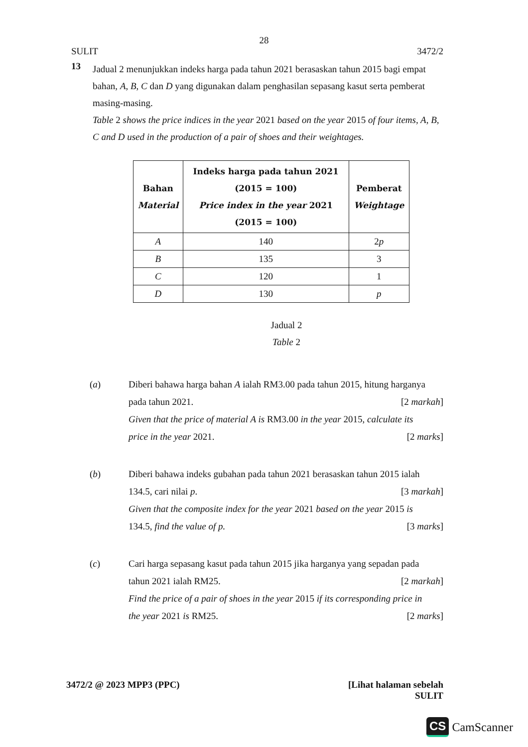28
SULIT 3472/2
13
Jadual 2 menunjukkan indeks harga pada tahun 2021 berasaskan tahun 2015 bagi empat bahan, A, B, C dan D yang digunakan dalam penghasilan sepasang kasut serta pemberat masing-masing.
Table 2 shows the price indices in the year 2021 based on the year 2015 of four items, A, B, C and D used in the production of a pair of shoes and their weightages.
| Bahan Material | Indeks harga pada tahun 2021 (2015 = 100) Price index in the year 2021 (2015 = 100) | Pemberat Weightage |
| --- | --- | --- |
| A | 140 | 2 p |
| B | 135 | 3 |
| C | 120 | 1 |
| D | 130 | p |
Jadual 2
Table 2
(a) Diberi bahawa harga bahan A ialah RM3.00 pada tahun 2015, hitung harganya
pada tahun 2021. [2 markah]
Given that the price of material A is RM3.00 in the year 2015, calculate its
price in the year 2021. [2 marks]
(b) Diberi bahawa indeks gubahan pada tahun 2021 berasaskan tahun 2015 ialah
134.5, cari nilai p. [3 markah]
Given that the composite index for the year 2021 based on the year 2015 is
134.5, find the value of p. [3 marks]
(c) Cari harga sepasang kasut pada tahun 2015 jika harganya yang sepadan pada
tahun 2021 ialah RM25. [2 markah]
Find the price of a pair of shoes in the year 2015 if its corresponding price in
the year 2021 is RM25. [2 marks]
3472/2 @ 2023 MPP3 (PPC) [Lihat halaman sebelah
SULIT
CS CamScanner